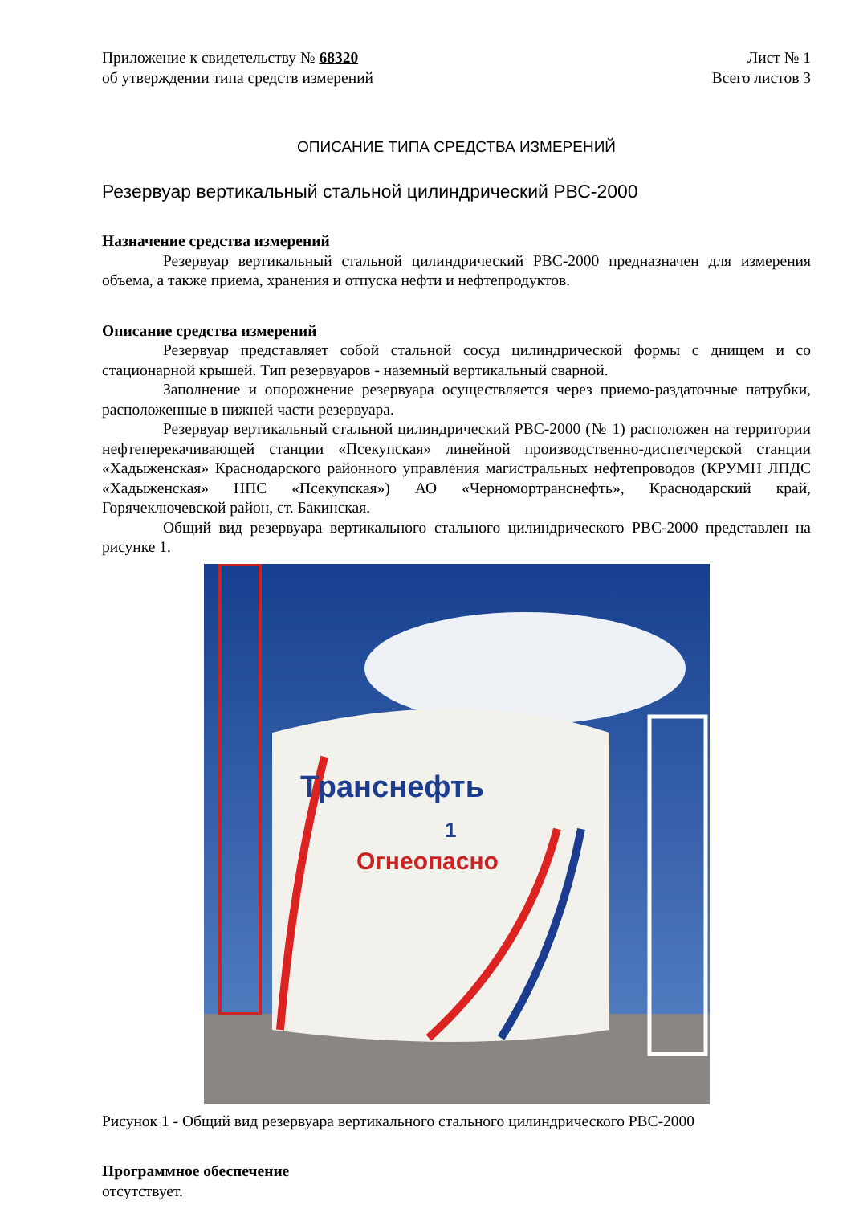Приложение к свидетельству № 68320
об утверждении типа средств измерений
Лист № 1
Всего листов 3
ОПИСАНИЕ ТИПА СРЕДСТВА ИЗМЕРЕНИЙ
Резервуар вертикальный стальной цилиндрический РВС-2000
Назначение средства измерений
Резервуар вертикальный стальной цилиндрический РВС-2000 предназначен для измерения объема, а также приема, хранения и отпуска нефти и нефтепродуктов.
Описание средства измерений
Резервуар представляет собой стальной сосуд цилиндрической формы с днищем и со стационарной крышей. Тип резервуаров - наземный вертикальный сварной.
Заполнение и опорожнение резервуара осуществляется через приемо-раздаточные патрубки, расположенные в нижней части резервуара.
Резервуар вертикальный стальной цилиндрический РВС-2000 (№ 1) расположен на территории нефтеперекачивающей станции «Псекупская» линейной производственно-диспетчерской станции «Хадыженская» Краснодарского районного управления магистральных нефтепроводов (КРУМН ЛПДС «Хадыженская» НПС «Псекупская») АО «Черномортранснефть», Краснодарский край, Горячеключевской район, ст. Бакинская.
Общий вид резервуара вертикального стального цилиндрического РВС-2000 представлен на рисунке 1.
Транснефть
1
Огнеопасно
Рисунок 1 - Общий вид резервуара вертикального стального цилиндрического РВС-2000
Программное обеспечение
отсутствует.